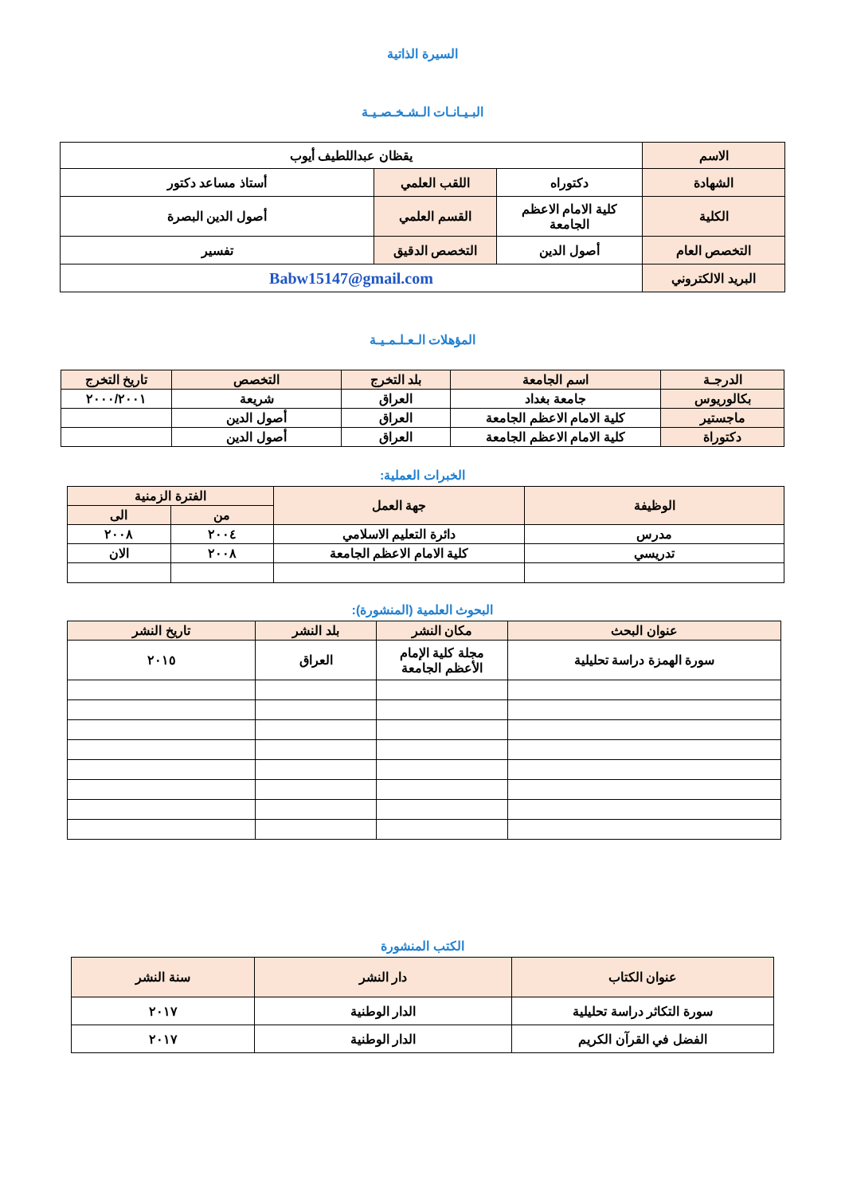السيرة الذاتية
البـيـانـات الـشـخـصـيـة
| الاسم | يقظان عبداللطيف أيوب | | |
| الشهادة | دكتوراه | اللقب العلمي | أستاذ مساعد دكتور |
| الكلية | كلية الامام الاعظم الجامعة | القسم العلمي | أصول الدين البصرة |
| التخصص العام | أصول الدين | التخصص الدقيق | تفسير |
| البريد الالكتروني | Babw15147@gmail.com | | |
المؤهلات الـعـلـمـيـة
| الدرجـة | اسم الجامعة | بلد التخرج | التخصص | تاريخ التخرج |
| بكالوريوس | جامعة بغداد | العراق | شريعة | ٢٠٠٠/٢٠٠١ |
| ماجستير | كلية الامام الاعظم الجامعة | العراق | أصول الدين | |
| دكتوراة | كلية الامام الاعظم الجامعة | العراق | أصول الدين | |
الخبرات العملية:
| الوظيفة | جهة العمل | الفترة الزمنية | |
| | | من | الى |
| مدرس | دائرة التعليم الاسلامي | ٢٠٠٤ | ٢٠٠٨ |
| تدريسي | كلية الامام الاعظم الجامعة | ٢٠٠٨ | الان |
البحوث العلمية (المنشورة):
| عنوان البحث | مكان النشر | بلد النشر | تاريخ النشر |
| سورة الهمزة دراسة تحليلية | مجلة كلية الإمام الأعظم الجامعة | العراق | ٢٠١٥ |
الكتب المنشورة
| عنوان الكتاب | دار النشر | سنة النشر |
| سورة التكاثر دراسة تحليلية | الدار الوطنية | ٢٠١٧ |
| الفضل في القرآن الكريم | الدار الوطنية | ٢٠١٧ |